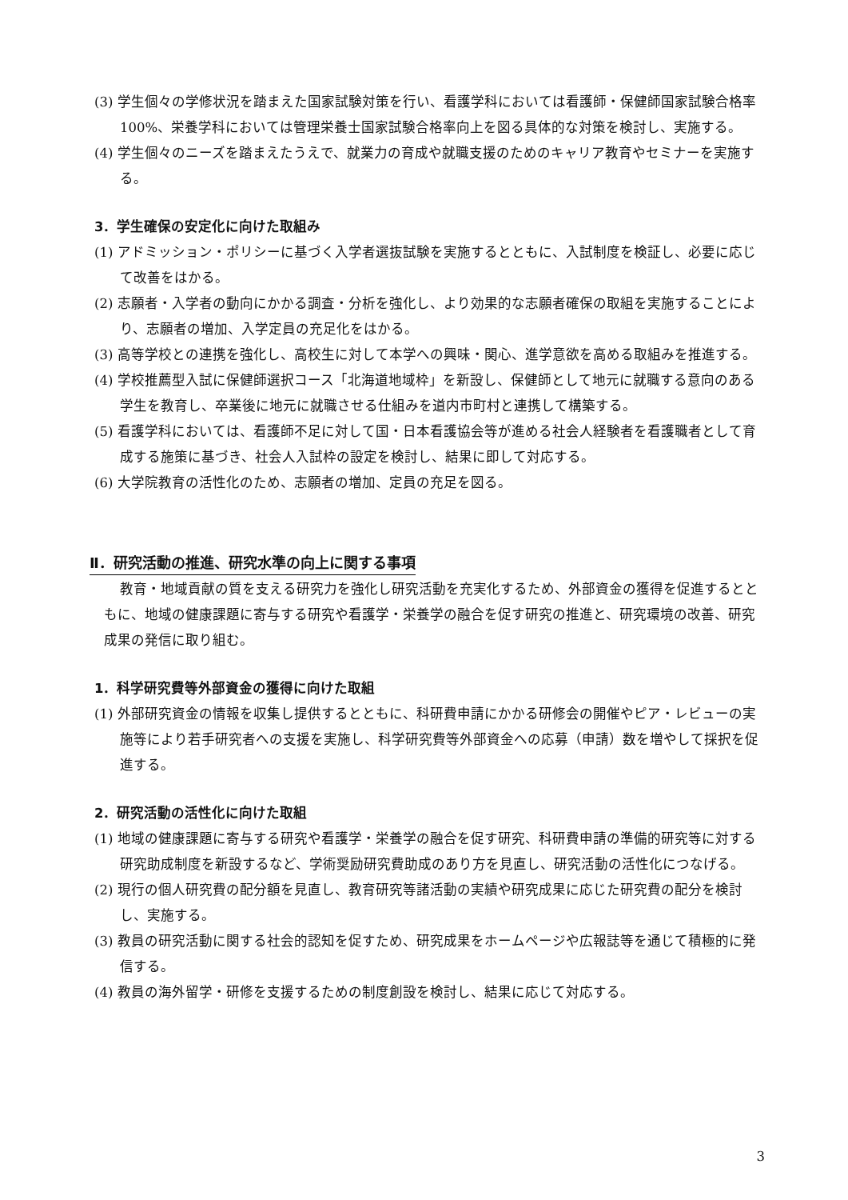(3) 学生個々の学修状況を踏まえた国家試験対策を行い、看護学科においては看護師・保健師国家試験合格率 100%、栄養学科においては管理栄養士国家試験合格率向上を図る具体的な対策を検討し、実施する。
(4) 学生個々のニーズを踏まえたうえで、就業力の育成や就職支援のためのキャリア教育やセミナーを実施する。
3．学生確保の安定化に向けた取組み
(1) アドミッション・ポリシーに基づく入学者選抜試験を実施するとともに、入試制度を検証し、必要に応じて改善をはかる。
(2) 志願者・入学者の動向にかかる調査・分析を強化し、より効果的な志願者確保の取組を実施することにより、志願者の増加、入学定員の充足化をはかる。
(3) 高等学校との連携を強化し、高校生に対して本学への興味・関心、進学意欲を高める取組みを推進する。
(4) 学校推薦型入試に保健師選択コース「北海道地域枠」を新設し、保健師として地元に就職する意向のある学生を教育し、卒業後に地元に就職させる仕組みを道内市町村と連携して構築する。
(5) 看護学科においては、看護師不足に対して国・日本看護協会等が進める社会人経験者を看護職者として育成する施策に基づき、社会人入試枠の設定を検討し、結果に即して対応する。
(6) 大学院教育の活性化のため、志願者の増加、定員の充足を図る。
Ⅱ．研究活動の推進、研究水準の向上に関する事項
教育・地域貢献の質を支える研究力を強化し研究活動を充実化するため、外部資金の獲得を促進するとともに、地域の健康課題に寄与する研究や看護学・栄養学の融合を促す研究の推進と、研究環境の改善、研究成果の発信に取り組む。
1．科学研究費等外部資金の獲得に向けた取組
(1) 外部研究資金の情報を収集し提供するとともに、科研費申請にかかる研修会の開催やピア・レビューの実施等により若手研究者への支援を実施し、科学研究費等外部資金への応募（申請）数を増やして採択を促進する。
2．研究活動の活性化に向けた取組
(1) 地域の健康課題に寄与する研究や看護学・栄養学の融合を促す研究、科研費申請の準備的研究等に対する研究助成制度を新設するなど、学術奨励研究費助成のあり方を見直し、研究活動の活性化につなげる。
(2) 現行の個人研究費の配分額を見直し、教育研究等諸活動の実績や研究成果に応じた研究費の配分を検討し、実施する。
(3) 教員の研究活動に関する社会的認知を促すため、研究成果をホームページや広報誌等を通じて積極的に発信する。
(4) 教員の海外留学・研修を支援するための制度創設を検討し、結果に応じて対応する。
3